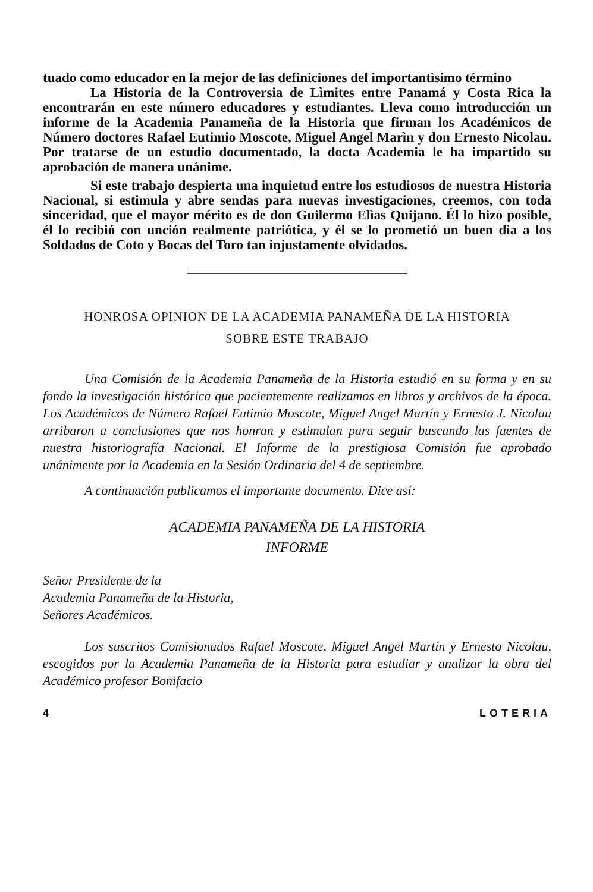tuado como educador en la mejor de las definiciones del importantìsimo término
La Historia de la Controversia de Lìmites entre Panamá y Costa Rica la encontrarán en este número educadores y estudiantes. Lleva como introducción un informe de la Academia Panameña de la Historia que firman los Académicos de Número doctores Rafael Eutimio Moscote, Miguel Angel Marìn y don Ernesto Nicolau. Por tratarse de un estudio documentado, la docta Academia le ha impartido su aprobación de manera unánime.
Si este trabajo despierta una inquietud entre los estudiosos de nuestra Historia Nacional, si estimula y abre sendas para nuevas investigaciones, creemos, con toda sinceridad, que el mayor mérito es de don Guilermo Elìas Quijano. Él lo hizo posible, él lo recibió con unción realmente patriótica, y él se lo prometió un buen dìa a los Soldados de Coto y Bocas del Toro tan injustamente olvidados.
HONROSA OPINION DE LA ACADEMIA PANAMEÑA DE LA HISTORIA
SOBRE ESTE TRABAJO
Una Comisión de la Academia Panameña de la Historia estudió en su forma y en su fondo la investigación histórica que pacientemente realizamos en libros y archivos de la época. Los Académicos de Número Rafael Eutimio Moscote, Miguel Angel Martín y Ernesto J. Nicolau arribaron a conclusiones que nos honran y estimulan para seguir buscando las fuentes de nuestra historiografía Nacional. El Informe de la prestigiosa Comisión fue aprobado unánimente por la Academia en la Sesión Ordinaria del 4 de septiembre.
A continuación publicamos el importante documento. Dice así:
ACADEMIA PANAMEÑA DE LA HISTORIA
INFORME
Señor Presidente de la
Academia Panameña de la Historia,
Señores Académicos.
Los suscritos Comisionados Rafael Moscote, Miguel Angel Martín y Ernesto Nicolau, escogidos por la Academia Panameña de la Historia para estudiar y analizar la obra del Académico profesor Bonifacio
4 LOTERIA